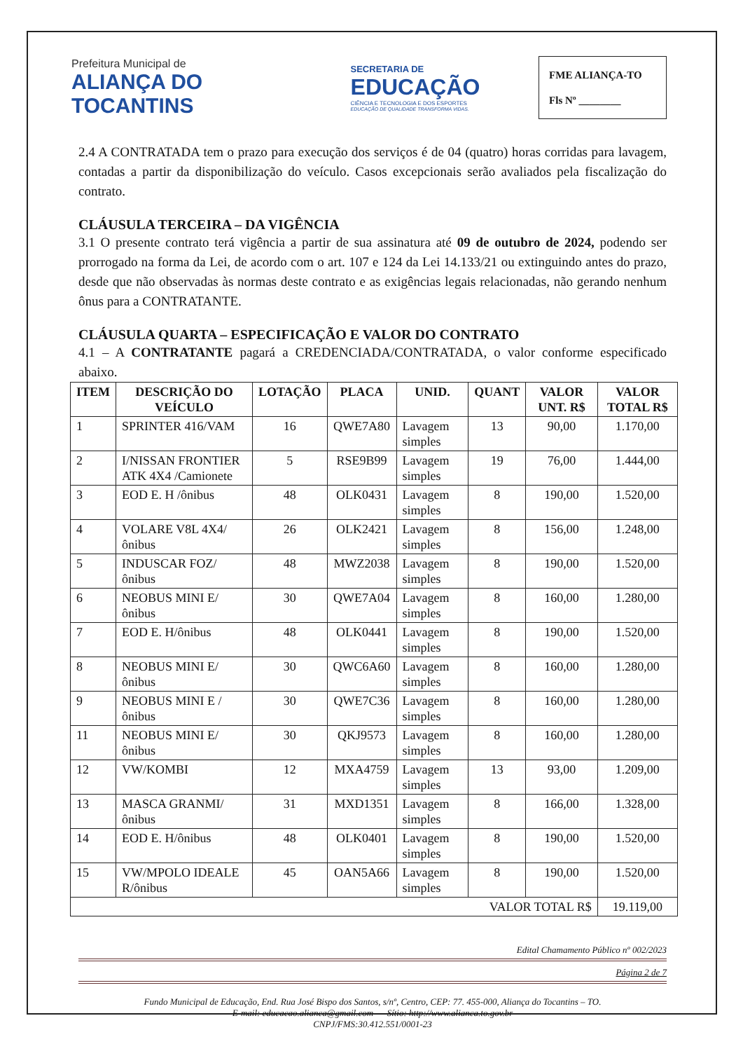Prefeitura Municipal de
ALIANÇA DO TOCANTINS
SECRETARIA DE
EDUCAÇÃO
CIÊNCIA E TECNOLOGIA E DOS ESPORTES
EDUCAÇÃO DE QUALIDADE TRANSFORMA VIDAS.
FME ALIANÇA-TO
Fls Nº ________
2.4 A CONTRATADA tem o prazo para execução dos serviços é de 04 (quatro) horas corridas para lavagem, contadas a partir da disponibilização do veículo. Casos excepcionais serão avaliados pela fiscalização do contrato.
CLÁUSULA TERCEIRA – DA VIGÊNCIA
3.1 O presente contrato terá vigência a partir de sua assinatura até 09 de outubro de 2024, podendo ser prorrogado na forma da Lei, de acordo com o art. 107 e 124 da Lei 14.133/21 ou extinguindo antes do prazo, desde que não observadas às normas deste contrato e as exigências legais relacionadas, não gerando nenhum ônus para a CONTRATANTE.
CLÁUSULA QUARTA – ESPECIFICAÇÃO E VALOR DO CONTRATO
4.1 – A CONTRATANTE pagará a CREDENCIADA/CONTRATADA, o valor conforme especificado abaixo.
| ITEM | DESCRIÇÃO DO VEÍCULO | LOTAÇÃO | PLACA | UNID. | QUANT | VALOR UNT. R$ | VALOR TOTAL R$ |
| --- | --- | --- | --- | --- | --- | --- | --- |
| 1 | SPRINTER 416/VAM | 16 | QWE7A80 | Lavagem simples | 13 | 90,00 | 1.170,00 |
| 2 | I/NISSAN FRONTIER ATK 4X4 /Camionete | 5 | RSE9B99 | Lavagem simples | 19 | 76,00 | 1.444,00 |
| 3 | EOD E. H /ônibus | 48 | OLK0431 | Lavagem simples | 8 | 190,00 | 1.520,00 |
| 4 | VOLARE V8L 4X4/ônibus | 26 | OLK2421 | Lavagem simples | 8 | 156,00 | 1.248,00 |
| 5 | INDUSCAR FOZ/ônibus | 48 | MWZ2038 | Lavagem simples | 8 | 190,00 | 1.520,00 |
| 6 | NEOBUS MINI E/ônibus | 30 | QWE7A04 | Lavagem simples | 8 | 160,00 | 1.280,00 |
| 7 | EOD E. H/ônibus | 48 | OLK0441 | Lavagem simples | 8 | 190,00 | 1.520,00 |
| 8 | NEOBUS MINI E/ônibus | 30 | QWC6A60 | Lavagem simples | 8 | 160,00 | 1.280,00 |
| 9 | NEOBUS MINI E /ônibus | 30 | QWE7C36 | Lavagem simples | 8 | 160,00 | 1.280,00 |
| 11 | NEOBUS MINI E/ônibus | 30 | QKJ9573 | Lavagem simples | 8 | 160,00 | 1.280,00 |
| 12 | VW/KOMBI | 12 | MXA4759 | Lavagem simples | 13 | 93,00 | 1.209,00 |
| 13 | MASCA GRANMI/ônibus | 31 | MXD1351 | Lavagem simples | 8 | 166,00 | 1.328,00 |
| 14 | EOD E. H/ônibus | 48 | OLK0401 | Lavagem simples | 8 | 190,00 | 1.520,00 |
| 15 | VW/MPOLO IDEALE R/ônibus | 45 | OAN5A66 | Lavagem simples | 8 | 190,00 | 1.520,00 |
| VALOR TOTAL R$ | | | | | | | 19.119,00 |
Edital Chamamento Público nº 002/2023
Página 2 de 7
Fundo Municipal de Educação, End. Rua José Bispo dos Santos, s/nº, Centro, CEP: 77. 455-000, Aliança do Tocantins – TO.
E-mail: educacao.alianca@gmail.com Sítio: http://www.alianca.to.gov.br
CNPJ/FMS:30.412.551/0001-23